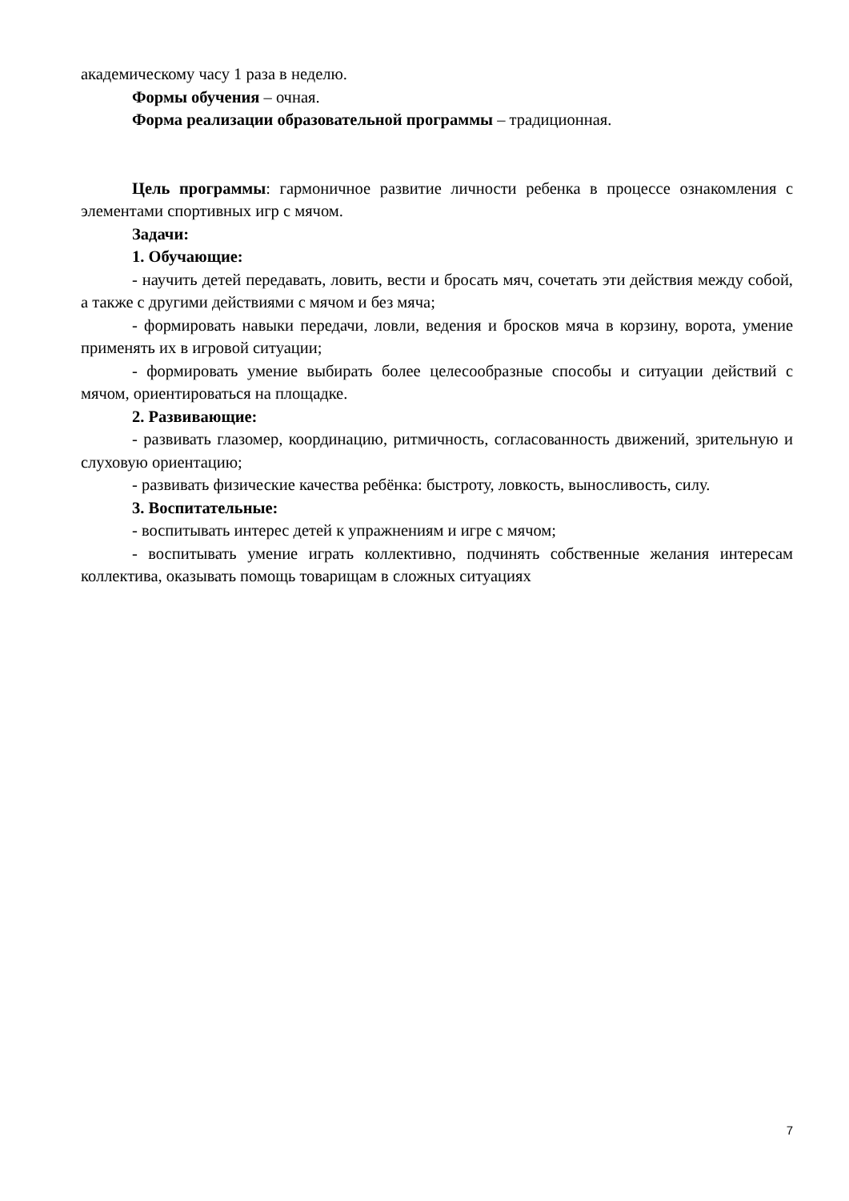академическому часу 1 раза в неделю.
Формы обучения – очная.
Форма реализации образовательной программы – традиционная.
Цель программы: гармоничное развитие личности ребенка в процессе ознакомления с элементами спортивных игр с мячом.
Задачи:
1. Обучающие:
- научить детей передавать, ловить, вести и бросать мяч, сочетать эти действия между собой, а также с другими действиями с мячом и без мяча;
- формировать навыки передачи, ловли, ведения и бросков мяча в корзину, ворота, умение применять их в игровой ситуации;
- формировать умение выбирать более целесообразные способы и ситуации действий с мячом, ориентироваться на площадке.
2. Развивающие:
- развивать глазомер, координацию, ритмичность, согласованность движений, зрительную и слуховую ориентацию;
- развивать физические качества ребёнка: быстроту, ловкость, выносливость, силу.
3. Воспитательные:
- воспитывать интерес детей к упражнениям и игре с мячом;
- воспитывать умение играть коллективно, подчинять собственные желания интересам коллектива, оказывать помощь товарищам в сложных ситуациях
7